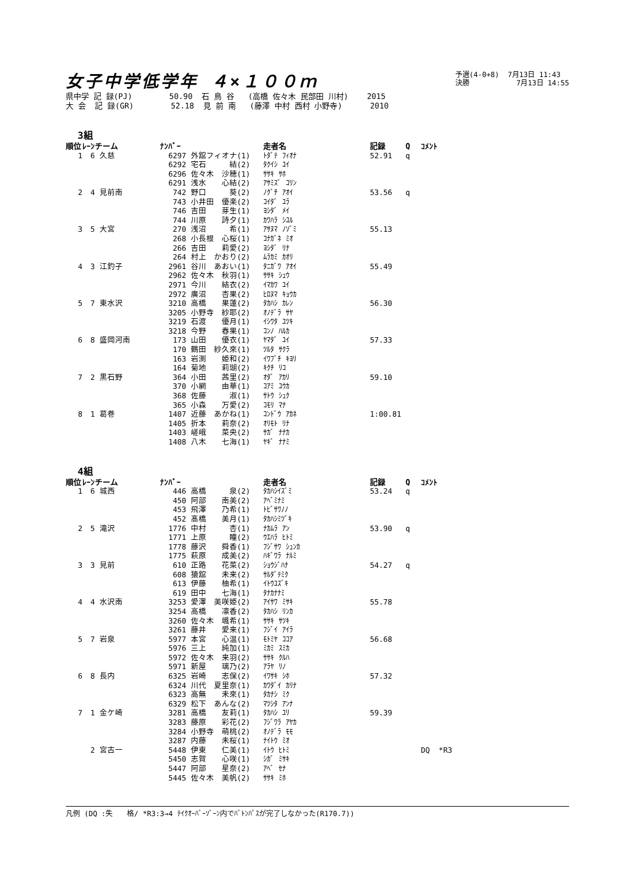女子中学低学年 ４×１００ｍ
予選(4-0+8) 7月13日 11:43
決勝 7月13日 14:55
県中学 記 録(PJ) 50.90 石 鳥 谷 (高橋 佐々木 民部田 川村) 2015 大 会 記 録(GR) 52.18 見 前 南 (藤澤 中村 西村 小野寺) 2010
3組
| 順位 | ﾚｰﾝ | チーム | ﾅﾝﾊﾞｰ | | 走者名 | 記録 | Q | ｺﾒﾝﾄ |
| --- | --- | --- | --- | --- | --- | --- | --- | --- |
| 1 | 6 | 久慈 | 6297 | 外舘フィオナ(1) | ﾄﾀﾞﾃ ﾌｨｵﾅ | 52.91 | q | |
| | | | 6292 | 宅石 結(2) | ﾀｸｲｼ ﾕｲ | | | |
| | | | 6296 | 佐々木 沙穂(1) | ｻｻｷ ｻﾎ | | | |
| | | | 6291 | 浅水 心結(2) | ｱｻﾐｽﾞ ｺﾘﾝ | | | |
| 2 | 4 | 見前南 | 742 | 野口 葵(2) | ﾉｸﾞﾁ ｱｵｲ | 53.56 | q | |
| | | | 743 | 小井田 優楽(2) | ｺｲﾀﾞ ﾕﾗ | | | |
| | | | 746 | 吉田 芽生(1) | ﾖｼﾀﾞ ﾒｲ | | | |
| | | | 744 | 川原 詩夕(1) | ｶﾜﾊﾗ ｼﾕﾙ | | | |
| 3 | 5 | 大宮 | 270 | 浅沼 希(1) | ｱｻﾇﾏ ﾉｿﾞﾐ | 55.13 | | |
| | | | 268 | 小長根 心桜(1) | ｺﾅｶﾞﾈ ﾐｵ | | | |
| | | | 266 | 吉田 莉愛(2) | ﾖｼﾀﾞ ﾘﾅ | | | |
| | | | 264 | 村上 かおり(2) | ﾑﾗｶﾐ ｶｵﾘ | | | |
| 4 | 3 | 江釣子 | 2961 | 谷川 あおい(1) | ﾀﾆｶﾞﾜ ｱｵｲ | 55.49 | | |
| | | | 2962 | 佐々木 秋羽(1) | ｻｻｷ ｼｭｳ | | | |
| | | | 2971 | 今川 結衣(2) | ｲﾏｶﾜ ﾕｲ | | | |
| | | | 2972 | 廣沼 杏果(2) | ﾋﾛﾇﾏ ｷｮｳｶ | | | |
| 5 | 7 | 東水沢 | 3210 | 高橋 果蓮(2) | ﾀｶﾊｼ ｶﾚﾝ | 56.30 | | |
| | | | 3205 | 小野寺 紗耶(2) | ｵﾉﾃﾞﾗ ｻﾔ | | | |
| | | | 3219 | 石渡 優月(1) | ｲｼﾜﾀ ﾕﾂｷ | | | |
| | | | 3218 | 今野 春果(1) | ｺﾝﾉ ﾊﾙｶ | | | |
| 6 | 8 | 盛岡河南 | 173 | 山田 優衣(1) | ﾔﾏﾀﾞ ﾕｲ | 57.33 | | |
| | | | 170 | 鶴田 紗久來(1) | ﾂﾙﾀ ｻｸﾗ | | | |
| | | | 163 | 岩渕 姫和(2) | ｲﾜﾌﾞﾁ ｷﾖﾘ | | | |
| | | | 164 | 菊地 莉瑚(2) | ｷｸﾁ ﾘｺ | | | |
| 7 | 2 | 黒石野 | 364 | 小田 茜里(2) | ｵﾀﾞ ｱｶﾘ | 59.10 | | |
| | | | 370 | 小網 由華(1) | ｺｱﾐ ﾕｳｶ | | | |
| | | | 368 | 佐藤 淑(1) | ｻﾄｳ ｼｭｸ | | | |
| | | | 365 | 小森 万愛(2) | ｺﾓﾘ ﾏﾅ | | | |
| 8 | 1 | 葛巻 | 1407 | 近藤 あかね(1) | ｺﾝﾄﾞｳ ｱｶﾈ | 1:00.81 | | |
| | | | 1405 | 折本 莉奈(2) | ｵﾘﾓﾄ ﾘﾅ | | | |
| | | | 1403 | 嵯峨 菜央(2) | ｻｶﾞ ﾅﾅｶ | | | |
| | | | 1408 | 八木 七海(1) | ﾔｷﾞ ﾅﾅﾐ | | | |
4組
| 順位 | ﾚｰﾝ | チーム | ﾅﾝﾊﾞｰ | | 走者名 | 記録 | Q | ｺﾒﾝﾄ |
| --- | --- | --- | --- | --- | --- | --- | --- | --- |
| 1 | 6 | 城西 | 446 | 高橋 泉(2) | ﾀｶﾊｼｲｽﾞﾐ | 53.24 | q | |
| | | | 450 | 阿部 南美(2) | ｱﾍﾞﾐﾅﾐ | | | |
| | | | 453 | 飛澤 乃希(1) | ﾄﾋﾞｻﾜﾉﾉ | | | |
| | | | 452 | 髙橋 美月(1) | ﾀｶﾊｼﾐﾂﾞｷ | | | |
| 2 | 5 | 滝沢 | 1776 | 中村 杏(1) | ﾅｶﾑﾗ ｱﾝ | 53.90 | q | |
| | | | 1771 | 上原 瞳(2) | ｳｴﾊﾗ ﾋﾄﾐ | | | |
| | | | 1778 | 藤沢 舜香(1) | ﾌｼﾞｻﾜ ｼｭﾝｶ | | | |
| | | | 1775 | 萩原 成美(2) | ﾊｷﾞﾜﾗ ﾅﾙﾐ | | | |
| 3 | 3 | 見前 | 610 | 正路 花菜(2) | ｼｮｳｼﾞﾊﾅ | 54.27 | q | |
| | | | 608 | 猿舘 未来(2) | ｻﾙﾀﾞﾃﾐｸ | | | |
| | | | 613 | 伊藤 柚希(1) | ｲﾄｳﾕｽﾞｷ | | | |
| | | | 619 | 田中 七海(1) | ﾀﾅｶﾅﾅﾐ | | | |
| 4 | 4 | 水沢南 | 3253 | 愛澤 美咲姫(2) | ｱｲｻﾜ ﾐｻｷ | 55.78 | | |
| | | | 3254 | 高橋 凛香(2) | ﾀｶﾊｼ ﾘﾝｶ | | | |
| | | | 3260 | 佐々木 颯希(1) | ｻｻｷ ｻﾂｷ | | | |
| | | | 3261 | 藤井 愛来(1) | ﾌｼﾞｲ ｱｲﾗ | | | |
| 5 | 7 | 岩泉 | 5977 | 本宮 心温(1) | ﾓﾄﾐﾔ ｺｺｱ | 56.68 | | |
| | | | 5976 | 三上 純加(1) | ﾐｶﾐ ｽﾐｶ | | | |
| | | | 5972 | 佐々木 来羽(2) | ｻｻｷ ｸﾙﾊ | | | |
| | | | 5971 | 新屋 璃乃(2) | ｱﾗﾔ ﾘﾉ | | | |
| 6 | 8 | 長内 | 6325 | 岩崎 志保(2) | ｲﾜｻｷ ｼﾎ | 57.32 | | |
| | | | 6324 | 川代 夏里奈(1) | ｶﾜﾀﾞｲ ｶﾘﾅ | | | |
| | | | 6323 | 高無 未來(1) | ﾀｶﾅｼ ﾐｸ | | | |
| | | | 6329 | 松下 あんな(2) | ﾏﾂｼﾀ ｱﾝﾅ | | | |
| 7 | 1 | 金ケ崎 | 3281 | 高橋 友莉(1) | ﾀｶﾊｼ ﾕﾘ | 59.39 | | |
| | | | 3283 | 藤原 彩花(2) | ﾌｼﾞﾜﾗ ｱﾔｶ | | | |
| | | | 3284 | 小野寺 萌桃(2) | ｵﾉﾃﾞﾗ ﾓﾓ | | | |
| | | | 3287 | 内藤 未桜(1) | ﾅｲﾄｳ ﾐｵ | | | |
| | 2 | 宮古一 | 5448 | 伊東 仁美(1) | ｲﾄｳ ﾋﾄﾐ | | | DQ *R3 |
| | | | 5450 | 志賀 心咲(1) | ｼｶﾞ ﾐｻｷ | | | |
| | | | 5447 | 阿部 星奈(2) | ｱﾍﾞ ｾﾅ | | | |
| | | | 5445 | 佐々木 美帆(2) | ｻｻｷ ﾐﾎ | | | |
凡例 (DQ :失　　格/ *R3:3→4 ﾃｲｸｵｰﾊﾞｰｿﾞｰﾝ内でﾊﾞﾄﾝﾊﾟｽが完了しなかった(R170.7))